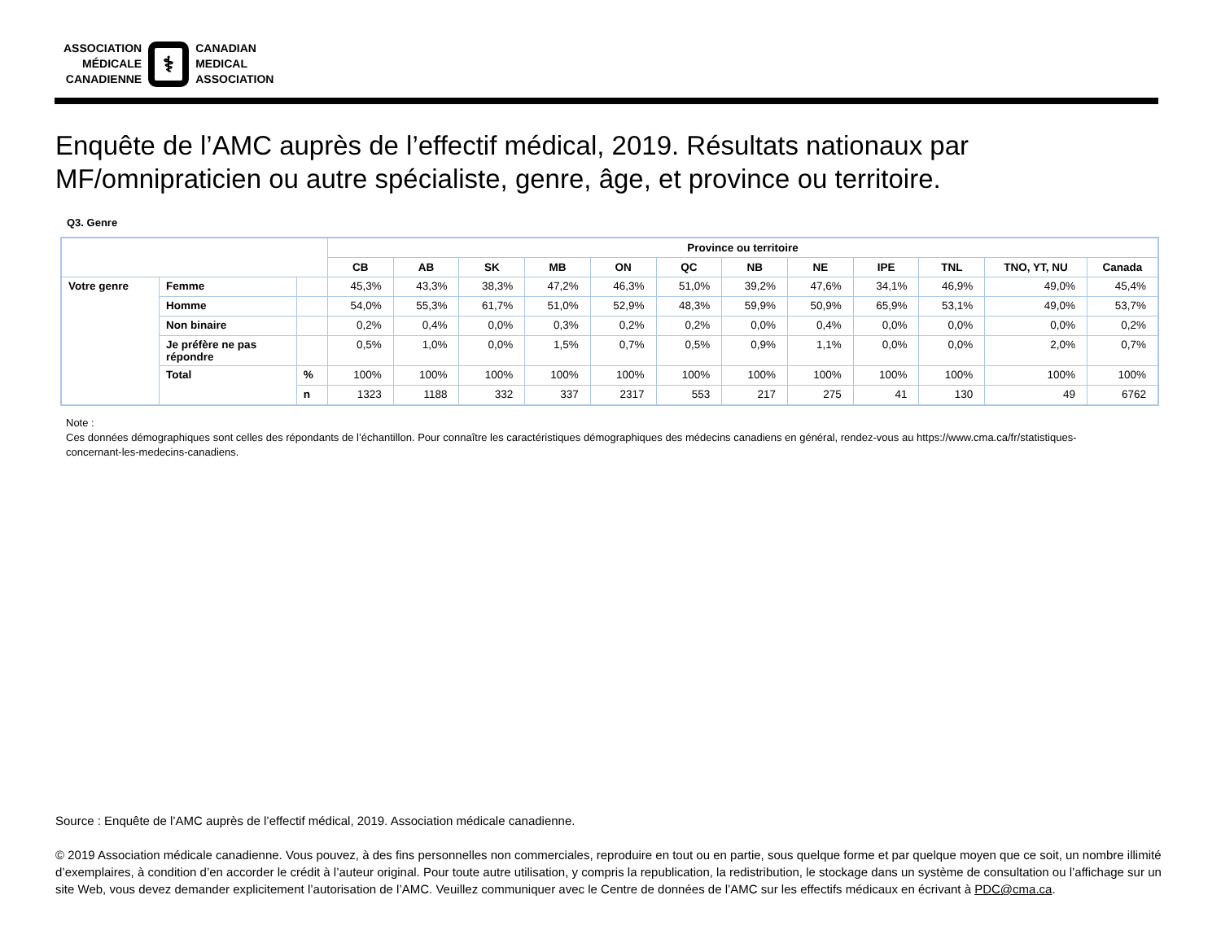ASSOCIATION
MÉDICALE
CANADIENNE
⚕
CANADIAN
MEDICAL
ASSOCIATION
Enquête de l’AMC auprès de l’effectif médical, 2019. Résultats nationaux par MF/omnipraticien ou autre spécialiste, genre, âge, et province ou territoire.
Q3. Genre
| | | | Province ou territoire | | | | | | | | | | | |
| --- | --- | --- | --- | --- | --- | --- | --- | --- | --- | --- | --- | --- | --- | --- |
| | | | CB | AB | SK | MB | ON | QC | NB | NE | IPE | TNL | TNO, YT, NU | Canada |
| Votre genre | Femme | | 45,3% | 43,3% | 38,3% | 47,2% | 46,3% | 51,0% | 39,2% | 47,6% | 34,1% | 46,9% | 49,0% | 45,4% |
| | Homme | | 54,0% | 55,3% | 61,7% | 51,0% | 52,9% | 48,3% | 59,9% | 50,9% | 65,9% | 53,1% | 49,0% | 53,7% |
| | Non binaire | | 0,2% | 0,4% | 0,0% | 0,3% | 0,2% | 0,2% | 0,0% | 0,4% | 0,0% | 0,0% | 0,0% | 0,2% |
| | Je préfère ne pas répondre | | 0,5% | 1,0% | 0,0% | 1,5% | 0,7% | 0,5% | 0,9% | 1,1% | 0,0% | 0,0% | 2,0% | 0,7% |
| | Total | % | 100% | 100% | 100% | 100% | 100% | 100% | 100% | 100% | 100% | 100% | 100% | 100% |
| | | n | 1323 | 1188 | 332 | 337 | 2317 | 553 | 217 | 275 | 41 | 130 | 49 | 6762 |
Note :
Ces données démographiques sont celles des répondants de l’échantillon. Pour connaître les caractéristiques démographiques des médecins canadiens en général, rendez-vous au https://www.cma.ca/fr/statistiques-concernant-les-medecins-canadiens.
Source : Enquête de l’AMC auprès de l’effectif médical, 2019. Association médicale canadienne.
© 2019 Association médicale canadienne. Vous pouvez, à des fins personnelles non commerciales, reproduire en tout ou en partie, sous quelque forme et par quelque moyen que ce soit, un nombre illimité d’exemplaires, à condition d’en accorder le crédit à l’auteur original. Pour toute autre utilisation, y compris la republication, la redistribution, le stockage dans un système de consultation ou l’affichage sur un site Web, vous devez demander explicitement l’autorisation de l’AMC. Veuillez communiquer avec le Centre de données de l’AMC sur les effectifs médicaux en écrivant à PDC@cma.ca.